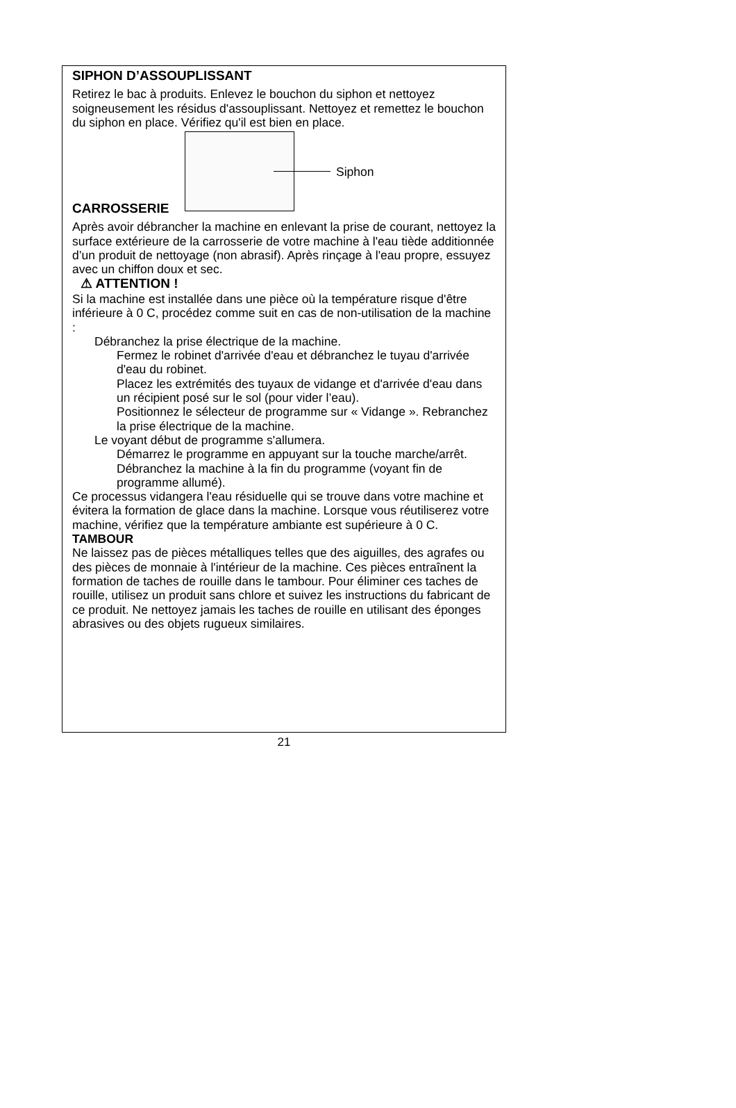SIPHON D’ASSOUPLISSANT
Retirez le bac à produits. Enlevez le bouchon du siphon et nettoyez soigneusement les résidus d'assouplissant. Nettoyez et remettez le bouchon du siphon en place. Vérifiez qu'il est bien en place.
Siphon
CARROSSERIE
Après avoir débrancher la machine en enlevant la prise de courant, nettoyez la surface extérieure de la carrosserie de votre machine à l'eau tiède additionnée d’un produit de nettoyage (non abrasif). Après rinçage à l'eau propre, essuyez avec un chiffon doux et sec.
⚠ ATTENTION !
Si la machine est installée dans une pièce où la température risque d'être inférieure à 0 C, procédez comme suit en cas de non-utilisation de la machine :
Débranchez la prise électrique de la machine.
Fermez le robinet d'arrivée d'eau et débranchez le tuyau d'arrivée d'eau du robinet.
Placez les extrémités des tuyaux de vidange et d'arrivée d'eau dans un récipient posé sur le sol (pour vider l’eau).
Positionnez le sélecteur de programme sur « Vidange ». Rebranchez la prise électrique de la machine.
Le voyant début de programme s'allumera.
Démarrez le programme en appuyant sur la touche marche/arrêt.
Débranchez la machine à la fin du programme (voyant fin de programme allumé).
Ce processus vidangera l'eau résiduelle qui se trouve dans votre machine et évitera la formation de glace dans la machine. Lorsque vous réutiliserez votre machine, vérifiez que la température ambiante est supérieure à 0 C.
TAMBOUR
Ne laissez pas de pièces métalliques telles que des aiguilles, des agrafes ou des pièces de monnaie à l'intérieur de la machine. Ces pièces entraînent la formation de taches de rouille dans le tambour. Pour éliminer ces taches de rouille, utilisez un produit sans chlore et suivez les instructions du fabricant de ce produit. Ne nettoyez jamais les taches de rouille en utilisant des éponges abrasives ou des objets rugueux similaires.
21